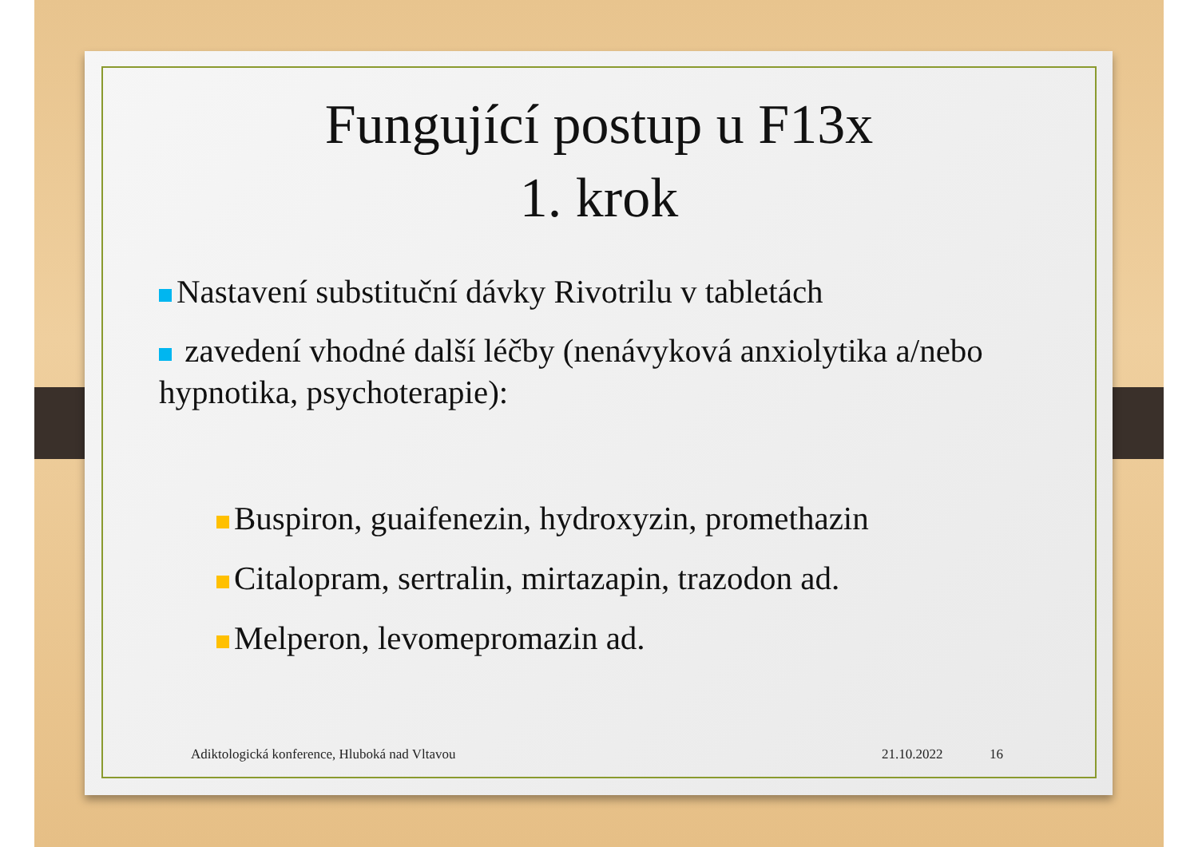Fungující postup u F13x
1. krok
Nastavení substituční dávky Rivotrilu v tabletách
zavedení vhodné další léčby (nenávyková anxiolytika a/nebo hypnotika, psychoterapie):
Buspiron, guaifenezin, hydroxyzin, promethazin
Citalopram, sertralin, mirtazapin, trazodon ad.
Melperon, levomepromazin ad.
Adiktologická konference, Hluboká nad Vltavou
21.10.2022 16